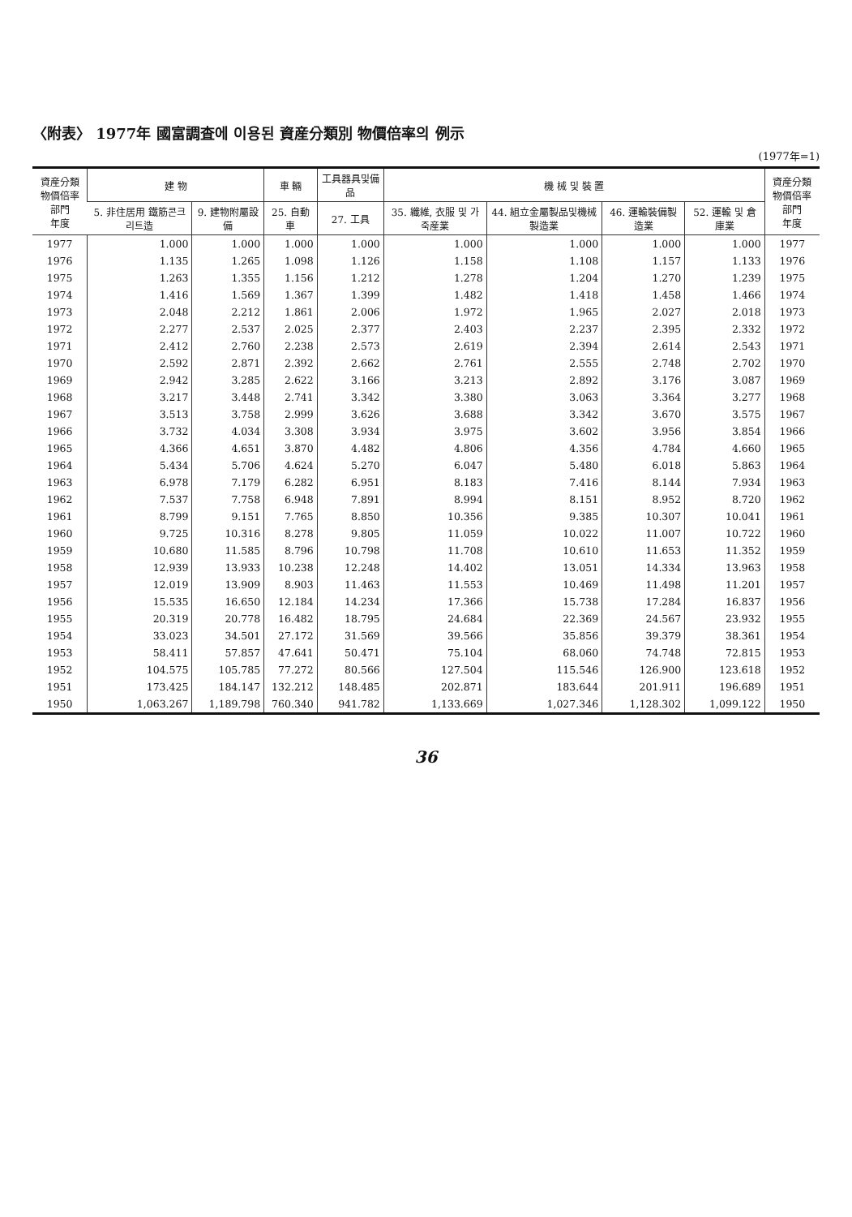〈附表〉 1977年 國富調査에 이용된 資産分類別 物價倍率의 例示
(1977年=1)
| 資産分類 物價倍率部門 年度 | 建 物 | | 車 輛 | 工具器具및備品 | 機 械 및 裝 置 | | | | 資産分類 物價倍率部門 年度 |
| --- | --- | --- | --- | --- | --- | --- | --- | --- | --- |
| | 5. 非住居用 鐵筋콘크리트造 | 9. 建物附屬設備 | 25. 自動車 | 27. 工具 | 35. 纖維, 衣服 및 가죽産業 | 44. 組立金屬製品및機械製造業 | 46. 運輸裝備製造業 | 52. 運輸 및 倉庫業 | |
| 1977 | 1.000 | 1.000 | 1.000 | 1.000 | 1.000 | 1.000 | 1.000 | 1.000 | 1977 |
| 1976 | 1.135 | 1.265 | 1.098 | 1.126 | 1.158 | 1.108 | 1.157 | 1.133 | 1976 |
| 1975 | 1.263 | 1.355 | 1.156 | 1.212 | 1.278 | 1.204 | 1.270 | 1.239 | 1975 |
| 1974 | 1.416 | 1.569 | 1.367 | 1.399 | 1.482 | 1.418 | 1.458 | 1.466 | 1974 |
| 1973 | 2.048 | 2.212 | 1.861 | 2.006 | 1.972 | 1.965 | 2.027 | 2.018 | 1973 |
| 1972 | 2.277 | 2.537 | 2.025 | 2.377 | 2.403 | 2.237 | 2.395 | 2.332 | 1972 |
| 1971 | 2.412 | 2.760 | 2.238 | 2.573 | 2.619 | 2.394 | 2.614 | 2.543 | 1971 |
| 1970 | 2.592 | 2.871 | 2.392 | 2.662 | 2.761 | 2.555 | 2.748 | 2.702 | 1970 |
| 1969 | 2.942 | 3.285 | 2.622 | 3.166 | 3.213 | 2.892 | 3.176 | 3.087 | 1969 |
| 1968 | 3.217 | 3.448 | 2.741 | 3.342 | 3.380 | 3.063 | 3.364 | 3.277 | 1968 |
| 1967 | 3.513 | 3.758 | 2.999 | 3.626 | 3.688 | 3.342 | 3.670 | 3.575 | 1967 |
| 1966 | 3.732 | 4.034 | 3.308 | 3.934 | 3.975 | 3.602 | 3.956 | 3.854 | 1966 |
| 1965 | 4.366 | 4.651 | 3.870 | 4.482 | 4.806 | 4.356 | 4.784 | 4.660 | 1965 |
| 1964 | 5.434 | 5.706 | 4.624 | 5.270 | 6.047 | 5.480 | 6.018 | 5.863 | 1964 |
| 1963 | 6.978 | 7.179 | 6.282 | 6.951 | 8.183 | 7.416 | 8.144 | 7.934 | 1963 |
| 1962 | 7.537 | 7.758 | 6.948 | 7.891 | 8.994 | 8.151 | 8.952 | 8.720 | 1962 |
| 1961 | 8.799 | 9.151 | 7.765 | 8.850 | 10.356 | 9.385 | 10.307 | 10.041 | 1961 |
| 1960 | 9.725 | 10.316 | 8.278 | 9.805 | 11.059 | 10.022 | 11.007 | 10.722 | 1960 |
| 1959 | 10.680 | 11.585 | 8.796 | 10.798 | 11.708 | 10.610 | 11.653 | 11.352 | 1959 |
| 1958 | 12.939 | 13.933 | 10.238 | 12.248 | 14.402 | 13.051 | 14.334 | 13.963 | 1958 |
| 1957 | 12.019 | 13.909 | 8.903 | 11.463 | 11.553 | 10.469 | 11.498 | 11.201 | 1957 |
| 1956 | 15.535 | 16.650 | 12.184 | 14.234 | 17.366 | 15.738 | 17.284 | 16.837 | 1956 |
| 1955 | 20.319 | 20.778 | 16.482 | 18.795 | 24.684 | 22.369 | 24.567 | 23.932 | 1955 |
| 1954 | 33.023 | 34.501 | 27.172 | 31.569 | 39.566 | 35.856 | 39.379 | 38.361 | 1954 |
| 1953 | 58.411 | 57.857 | 47.641 | 50.471 | 75.104 | 68.060 | 74.748 | 72.815 | 1953 |
| 1952 | 104.575 | 105.785 | 77.272 | 80.566 | 127.504 | 115.546 | 126.900 | 123.618 | 1952 |
| 1951 | 173.425 | 184.147 | 132.212 | 148.485 | 202.871 | 183.644 | 201.911 | 196.689 | 1951 |
| 1950 | 1,063.267 | 1,189.798 | 760.340 | 941.782 | 1,133.669 | 1,027.346 | 1,128.302 | 1,099.122 | 1950 |
36